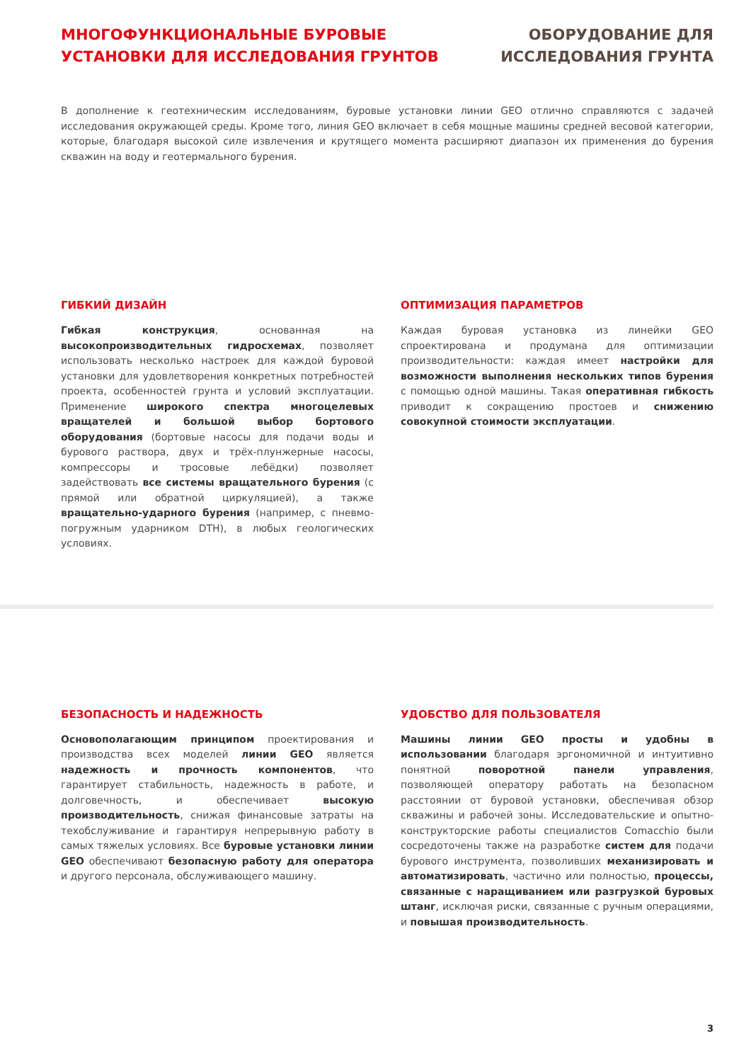МНОГОФУНКЦИОНАЛЬНЫЕ БУРОВЫЕ
УСТАНОВКИ ДЛЯ ИССЛЕДОВАНИЯ ГРУНТОВ
ОБОРУДОВАНИЕ ДЛЯ
ИССЛЕДОВАНИЯ ГРУНТА
В дополнение к геотехническим исследованиям, буровые установки линии GEO отлично справляются с задачей исследования окружающей среды. Кроме того, линия GEO включает в себя мощные машины средней весовой категории, которые, благодаря высокой силе извлечения и крутящего момента расширяют диапазон их применения до бурения скважин на воду и геотермального бурения.
ГИБКИЙ ДИЗАЙН
Гибкая конструкция, основанная на высокопроизводительных гидросхемах, позволяет использовать несколько настроек для каждой буровой установки для удовлетворения конкретных потребностей проекта, особенностей грунта и условий эксплуатации. Применение широкого спектра многоцелевых вращателей и большой выбор бортового оборудования (бортовые насосы для подачи воды и бурового раствора, двух и трёх-плунжерные насосы, компрессоры и тросовые лебёдки) позволяет задействовать все системы вращательного бурения (с прямой или обратной циркуляцией), а также вращательно-ударного бурения (например, с пневмо-погружным ударником DTH), в любых геологических условиях.
ОПТИМИЗАЦИЯ ПАРАМЕТРОВ
Каждая буровая установка из линейки GEO спроектирована и продумана для оптимизации производительности: каждая имеет настройки для возможности выполнения нескольких типов бурения с помощью одной машины. Такая оперативная гибкость приводит к сокращению простоев и снижению совокупной стоимости эксплуатации.
БЕЗОПАСНОСТЬ И НАДЕЖНОСТЬ
Основополагающим принципом проектирования и производства всех моделей линии GEO является надежность и прочность компонентов, что гарантирует стабильность, надежность в работе, и долговечность, и обеспечивает высокую производительность, снижая финансовые затраты на техобслуживание и гарантируя непрерывную работу в самых тяжелых условиях. Все буровые установки линии GEO обеспечивают безопасную работу для оператора и другого персонала, обслуживающего машину.
УДОБСТВО ДЛЯ ПОЛЬЗОВАТЕЛЯ
Машины линии GEO просты и удобны в использовании благодаря эргономичной и интуитивно понятной поворотной панели управления, позволяющей оператору работать на безопасном расстоянии от буровой установки, обеспечивая обзор скважины и рабочей зоны. Исследовательские и опытно-конструкторские работы специалистов Comacchio были сосредоточены также на разработке систем для подачи бурового инструмента, позволивших механизировать и автоматизировать, частично или полностью, процессы, связанные с наращиванием или разгрузкой буровых штанг, исключая риски, связанные с ручным операциями, и повышая производительность.
3